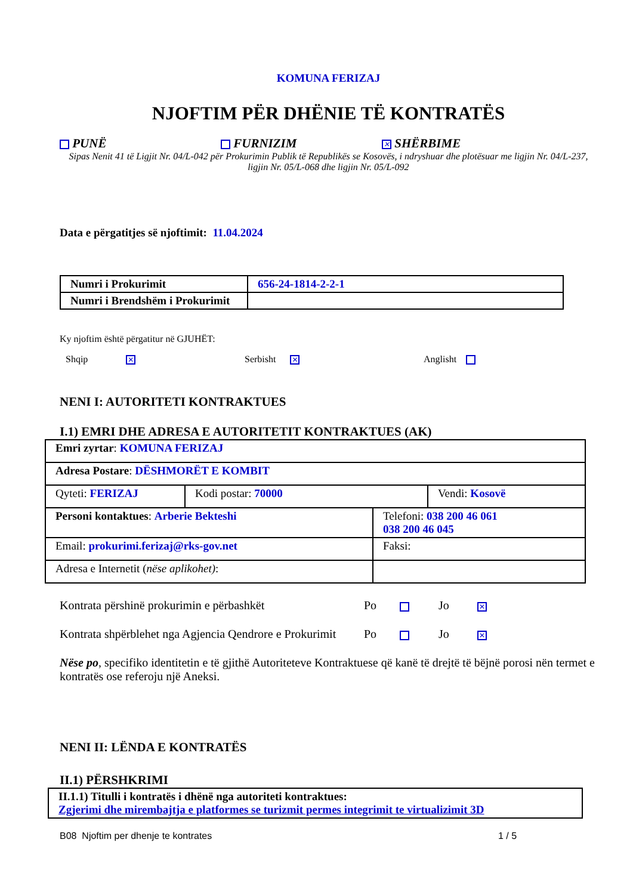KOMUNA FERIZAJ
NJOFTIM PËR DHËNIE TË KONTRATËS
PUNË FURNIZIM
✕ SHËRBIME
Sipas Nenit 41 të Ligjit Nr. 04/L-042 për Prokurimin Publik të Republikës se Kosovës, i ndryshuar dhe plotësuar me ligjin Nr. 04/L-237, ligjin Nr. 05/L-068 dhe ligjin Nr. 05/L-092
Data e përgatitjes së njoftimit: 11.04.2024
| Numri i Prokurimit | 656-24-1814-2-2-1 |
| Numri i Brendshëm i Prokurimit | |
Ky njoftim është përgatitur në GJUHËT:
Shqip ✕
Serbisht ✕
Anglisht
NENI I: AUTORITETI KONTRAKTUES
I.1) EMRI DHE ADRESA E AUTORITETIT KONTRAKTUES (AK)
| Emri zyrtar : KOMUNA FERIZAJ | | |
| Adresa Postare : DËSHMORËT E KOMBIT | | |
| Qyteti: FERIZAJ | Kodi postar: 70000 | Vendi: Kosovë |
| Personi kontaktues : Arberie Bekteshi | Telefoni: 038 200 46 061 038 200 46 045 |
| Email: prokurimi.ferizaj@rks-gov.net | Faksi: |
| Adresa e Internetit ( nëse aplikohet) : | |
Kontrata përshinë prokurimin e përbashkët Po Jo
✕
Kontrata shpërblehet nga Agjencia Qendrore e Prokurimit
Po Jo
✕
Nëse po, specifiko identitetin e të gjithë Autoriteteve Kontraktuese që kanë të drejtë të bëjnë porosi nën termet e kontratës ose referoju një Aneksi.
NENI II: LËNDA E KONTRATËS
II.1) PËRSHKRIMI
| II.1.1) Titulli i kontratës i dhënë nga autoriteti kontraktues: Zgjerimi dhe mirembajtja e platformes se turizmit permes integrimit te virtualizimit 3D |
B08 Njoftim per dhenje te kontrates 1 / 5